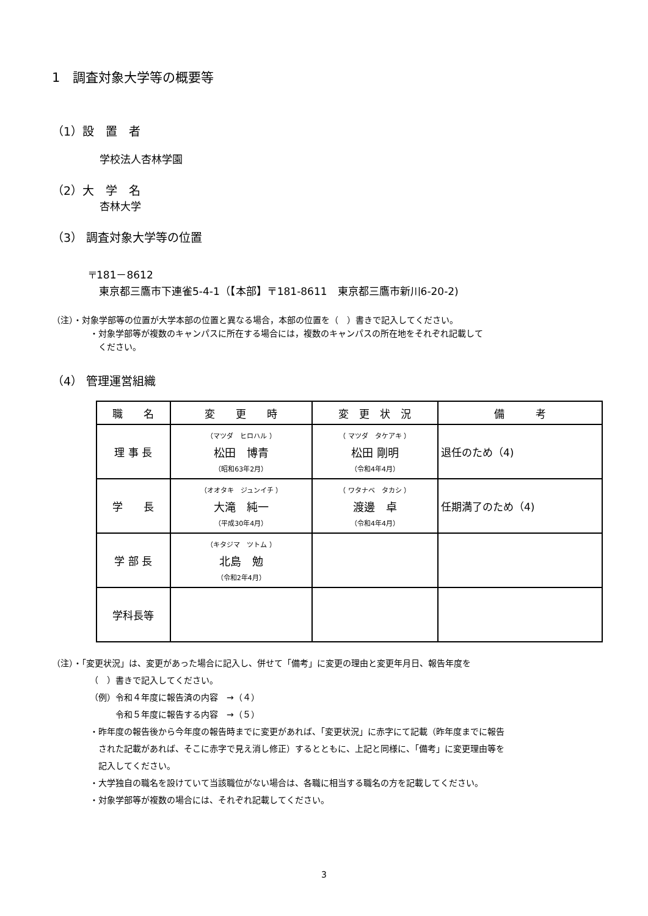1　調査対象大学等の概要等
（1）設　置　者
学校法人杏林学園
（2）大　学　名
杏林大学
（3） 調査対象大学等の位置
〒181－8612
　東京都三鷹市下連雀5-4-1（【本部】〒181-8611　東京都三鷹市新川6-20-2)
（注）・対象学部等の位置が大学本部の位置と異なる場合，本部の位置を（　）書きで記入してください。
・対象学部等が複数のキャンパスに所在する場合には，複数のキャンパスの所在地をそれぞれ記載して
　ください。
（4） 管理運営組織
| 職 名 | 変 更 時 | 変 更 状 況 | 備 考 |
| --- | --- | --- | --- |
| 理 事 長 | （マツダ ヒロハル ） 松田 博青 （昭和63年2月） | （ マツダ タケアキ ） 松田 剛明 （令和4年4月） | 退任のため（4) |
| 学 長 | （オオタキ ジュンイチ ） 大滝 純一 （平成30年4月） | （ ワタナベ タカシ ） 渡邊 卓 （令和4年4月） | 任期満了のため（4) |
| 学 部 長 | （キタジマ ツトム ） 北島 勉 （令和2年4月） | | |
| 学科長等 | | | |
（注）・「変更状況」は、変更があった場合に記入し、併せて「備考」に変更の理由と変更年月日、報告年度を
（　）書きで記入してください。
（例）令和４年度に報告済の内容　→（４）
　　　令和５年度に報告する内容　→（５）
・昨年度の報告後から今年度の報告時までに変更があれば、「変更状況」に赤字にて記載（昨年度までに報告
　された記載があれば、そこに赤字で見え消し修正）するとともに、上記と同様に、「備考」に変更理由等を
　記入してください。
・大学独自の職名を設けていて当該職位がない場合は、各職に相当する職名の方を記載してください。
・対象学部等が複数の場合には、それぞれ記載してください。
3